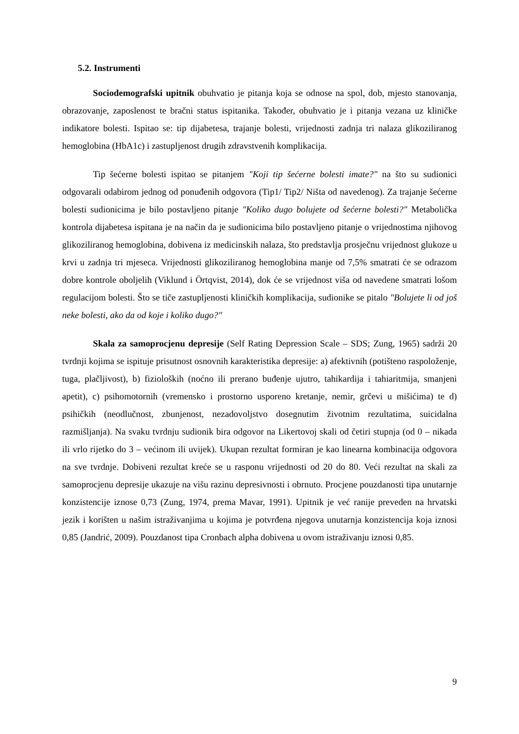5.2. Instrumenti
Sociodemografski upitnik obuhvatio je pitanja koja se odnose na spol, dob, mjesto stanovanja, obrazovanje, zaposlenost te bračni status ispitanika. Također, obuhvatio je i pitanja vezana uz kliničke indikatore bolesti. Ispitao se: tip dijabetesa, trajanje bolesti, vrijednosti zadnja tri nalaza glikoziliranog hemoglobina (HbA1c) i zastupljenost drugih zdravstvenih komplikacija.
Tip šećerne bolesti ispitao se pitanjem "Koji tip šećerne bolesti imate?" na što su sudionici odgovarali odabirom jednog od ponuđenih odgovora (Tip1/ Tip2/ Ništa od navedenog). Za trajanje šećerne bolesti sudionicima je bilo postavljeno pitanje "Koliko dugo bolujete od šećerne bolesti?" Metabolička kontrola dijabetesa ispitana je na način da je sudionicima bilo postavljeno pitanje o vrijednostima njihovog glikoziliranog hemoglobina, dobivena iz medicinskih nalaza, što predstavlja prosječnu vrijednost glukoze u krvi u zadnja tri mjeseca. Vrijednosti glikoziliranog hemoglobina manje od 7,5% smatrati će se odrazom dobre kontrole oboljelih (Viklund i Örtqvist, 2014), dok će se vrijednost viša od navedene smatrati lošom regulacijom bolesti. Što se tiče zastupljenosti kliničkih komplikacija, sudionike se pitalo "Bolujete li od još neke bolesti, ako da od koje i koliko dugo?"
Skala za samoprocjenu depresije (Self Rating Depression Scale – SDS; Zung, 1965) sadrži 20 tvrdnji kojima se ispituje prisutnost osnovnih karakteristika depresije: a) afektivnih (potišteno raspoloženje, tuga, plačljivost), b) fizioloških (noćno ili prerano buđenje ujutro, tahikardija i tahiaritmija, smanjeni apetit), c) psihomotornih (vremensko i prostorno usporeno kretanje, nemir, grčevi u mišićima) te d) psihičkih (neodlučnost, zbunjenost, nezadovoljstvo dosegnutim životnim rezultatima, suicidalna razmišljanja). Na svaku tvrdnju sudionik bira odgovor na Likertovoj skali od četiri stupnja (od 0 – nikada ili vrlo rijetko do 3 – većinom ili uvijek). Ukupan rezultat formiran je kao linearna kombinacija odgovora na sve tvrdnje. Dobiveni rezultat kreće se u rasponu vrijednosti od 20 do 80. Veći rezultat na skali za samoprocjenu depresije ukazuje na višu razinu depresivnosti i obrnuto. Procjene pouzdanosti tipa unutarnje konzistencije iznose 0,73 (Zung, 1974, prema Mavar, 1991). Upitnik je već ranije preveden na hrvatski jezik i korišten u našim istraživanjima u kojima je potvrđena njegova unutarnja konzistencija koja iznosi 0,85 (Jandrić, 2009). Pouzdanost tipa Cronbach alpha dobivena u ovom istraživanju iznosi 0,85.
9